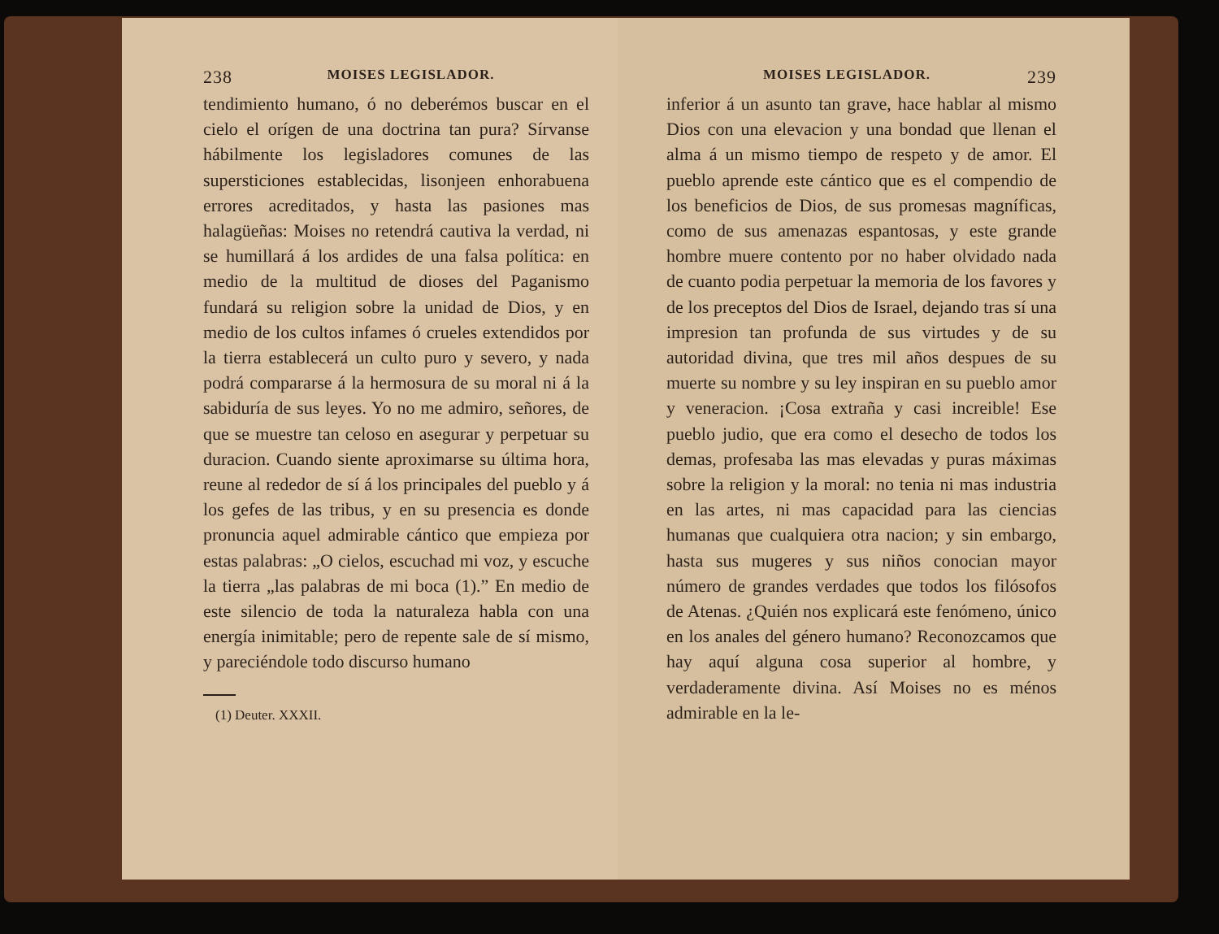238 MOISES LEGISLADOR.
tendimiento humano, ó no deberémos buscar en el cielo el orígen de una doctrina tan pura? Sírvanse hábilmente los legisladores comunes de las supersticiones establecidas, lisonjeen enhorabuena errores acreditados, y hasta las pasiones mas halagüeñas: Moises no retendrá cautiva la verdad, ni se humillará á los ardides de una falsa política: en medio de la multitud de dioses del Paganismo fundará su religion sobre la unidad de Dios, y en medio de los cultos infames ó crueles extendidos por la tierra establecerá un culto puro y severo, y nada podrá compararse á la hermosura de su moral ni á la sabiduría de sus leyes. Yo no me admiro, señores, de que se muestre tan celoso en asegurar y perpetuar su duracion. Cuando siente aproximarse su última hora, reune al rededor de sí á los principales del pueblo y á los gefes de las tribus, y en su presencia es donde pronuncia aquel admirable cántico que empieza por estas palabras: „O cielos, escuchad mi voz, y escuche la tierra „las palabras de mi boca (1).” En medio de este silencio de toda la naturaleza habla con una energía inimitable; pero de repente sale de sí mismo, y pareciéndole todo discurso humano
(1) Deuter. XXXII.
MOISES LEGISLADOR. 239
inferior á un asunto tan grave, hace hablar al mismo Dios con una elevacion y una bondad que llenan el alma á un mismo tiempo de respeto y de amor. El pueblo aprende este cántico que es el compendio de los beneficios de Dios, de sus promesas magníficas, como de sus amenazas espantosas, y este grande hombre muere contento por no haber olvidado nada de cuanto podia perpetuar la memoria de los favores y de los preceptos del Dios de Israel, dejando tras sí una impresion tan profunda de sus virtudes y de su autoridad divina, que tres mil años despues de su muerte su nombre y su ley inspiran en su pueblo amor y veneracion. ¡Cosa extraña y casi increible! Ese pueblo judio, que era como el desecho de todos los demas, profesaba las mas elevadas y puras máximas sobre la religion y la moral: no tenia ni mas industria en las artes, ni mas capacidad para las ciencias humanas que cualquiera otra nacion; y sin embargo, hasta sus mugeres y sus niños conocian mayor número de grandes verdades que todos los filósofos de Atenas. ¿Quién nos explicará este fenómeno, único en los anales del género humano? Reconozcamos que hay aquí alguna cosa superior al hombre, y verdaderamente divina. Así Moises no es ménos admirable en la le-